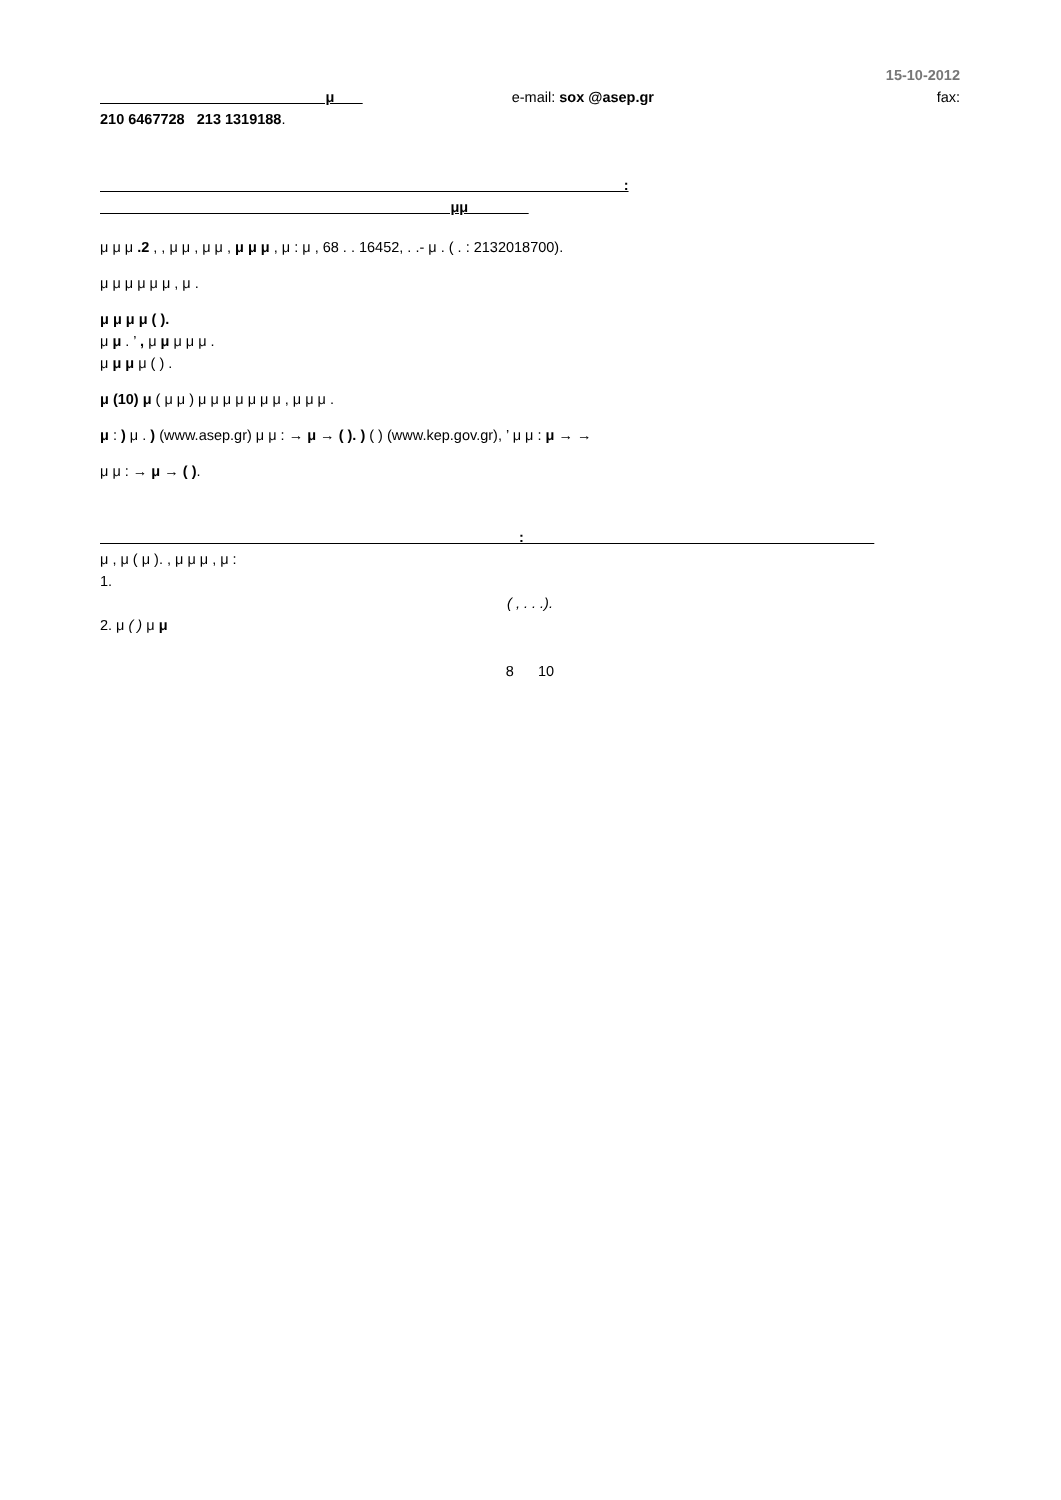15-10-2012
μ e-mail: sox @asep.gr fax:
210 6467728 213 1319188.
: μμ
μ μ μ .2 , , μ μ , μ μ , μ μ μ , μ : μ , 68 . . 16452, . .- μ . ( . : 2132018700).
μ μ μ μ μ μ , μ .
μ μ μ μ ( ).
μ μ . ’ , μ μ μ μ μ .
μ μ μ μ ( ) .
μ (10) μ ( μ μ ) μ μ μ μ μ μ μ , μ μ μ .
μ : ) μ . ) (www.asep.gr) μ μ : → μ → ( ). ) ( ) (www.kep.gov.gr), ’ μ μ : μ → →
μ μ : → μ → ( ).
:
μ , μ ( μ ). , μ μ μ , μ :
1.
( , . . .).
2. μ ( ) μ μ
8 10